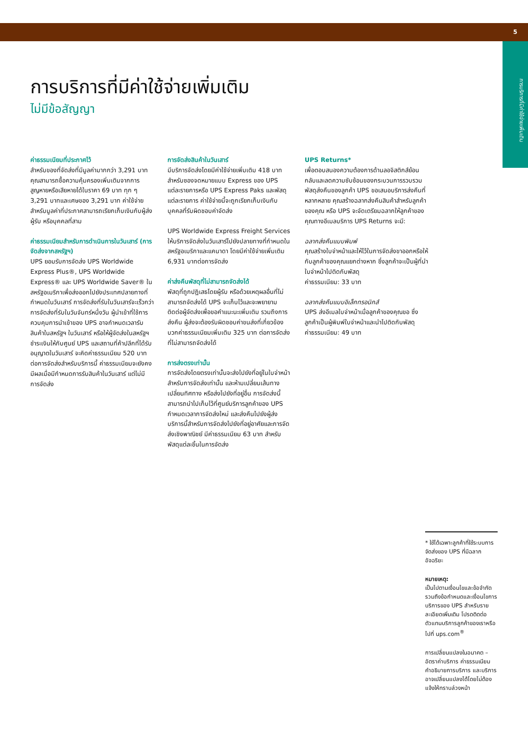5
การบริการที่มีค่าใช้จ่ายเพิ่มเติม
การบริการที่มีค่าใช้จ่ายเพิ่มเติม
ไม่มีข้อสัญญา
ค่าธรรมเนียมที่ประกาศไว้
สำหรับของที่จัดส่งที่มีมูลค่ามากกว่า 3,291 บาท คุณสามารถซื้อความคุ้มครองเพิ่มเติมจากการสูญหายหรือเสียหายได้ในราคา 69 บาท ทุก ๆ 3,291 บาทและเศษของ 3,291 บาท ค่าใช้จ่ายสำหรับมูลค่าที่ประกาศสามารถเรียกเก็บเงินกับผู้ส่ง ผู้รับ หรือบุคคลที่สาม
ค่าธรรมเนียมสำหรับการดำเนินการในวันเสาร์ (การจัดส่งจากสหรัฐฯ)
UPS ยอมรับการจัดส่ง UPS Worldwide Express Plus®, UPS Worldwide Express® และ UPS Worldwide Saver® ในสหรัฐอเมริกาเพื่อส่งออกไปยังประเทศปลายทางที่กำหนดในวันเสาร์ การจัดส่งที่รับในวันเสาร์จะเร็วกว่าการจัดส่งที่รับในวันจันทร์หนึ่งวัน ผู้นำเข้าที่ใช้การควบคุมการนำเข้าของ UPS อาจกำหนดเวลารับสินค้าในสหรัฐฯ ในวันเสาร์ หรือให้ผู้จัดส่งในสหรัฐฯ ชำระเงินให้กับศูนย์ UPS และสถานที่ค้าปลีกที่ได้รับอนุญาตในวันเสาร์ จะคิดค่าธรรมเนียม 520 บาทต่อการจัดส่งสำหรับบริการนี้ ค่าธรรมเนียมจะยังคงมีผลเมื่อมีกำหนดการรับสินค้าในวันเสาร์ แต่ไม่มีการจัดส่ง
การจัดส่งสินค้าในวันเสาร์
มีบริการจัดส่งโดยมีค่าใช้จ่ายเพิ่มเติม 418 บาทสำหรับซองจดหมายแบบ Express ของ UPS แต่ละรายการหรือ UPS Express Paks และพัสดุแต่ละรายการ ค่าใช้จ่ายนี้จะถูกเรียกเก็บเงินกับบุคคลที่รับผิดชอบค่าจัดส่ง
UPS Worldwide Express Freight Services ให้บริการจัดส่งในวันเสาร์ไปยังปลายทางที่กำหนดในสหรัฐอเมริกาและแคนาดา โดยมีค่าใช้จ่ายเพิ่มเติม 6,931 บาทต่อการจัดส่ง
ค่าส่งคืนพัสดุที่ไม่สามารถจัดส่งได้
พัสดุที่ถูกปฏิเสธโดยผู้รับ หรือด้วยเหตุผลอื่นที่ไม่สามารถจัดส่งได้ UPS จะเก็บไว้และจะพยายามติดต่อผู้จัดส่งเพื่อขอคำแนะนะเพิ่มเติม รวมถึงการส่งคืน ผู้ส่งจะต้องรับผิดชอบค่าขนส่งที่เกี่ยวข้องบวกค่าธรรมเนียมเพิ่มเติม 325 บาท ต่อการจัดส่งที่ไม่สามารถจัดส่งได้
การส่งตรงเท่านั้น
การจัดส่งโดยตรงเท่านั้นจะส่งไปยังที่อยู่ในใบจ่าหน้าสำหรับการจัดส่งเท่านั้น และห้ามเปลี่ยนเส้นทาง เปลี่ยนทิศทาง หรือส่งไปยังที่อยู่อื่น การจัดส่งนี้สามารถนำไปเก็บไว้ที่ศูนย์บริการลูกค้าของ UPS กำหนดเวลาการจัดส่งใหม่ และส่งคืนไปยังผู้ส่ง บริการนี้สำหรับการจัดส่งไปยังที่อยู่อาศัยและการจัดส่งเชิงพาณิชย์ มีค่าธรรมเนียม 63 บาท สำหรับพัสดุแต่ละชิ้นในการจัดส่ง
UPS Returns*
เพื่อตอบสนองความต้องการด้านลอจิสติกส์ย้อนกลับและลดความซับซ้อนของกระบวนการรวบรวมพัสดุส่งคืนของลูกค้า UPS ขอเสนอบริการส่งคืนที่หลากหลาย คุณสร้างฉลากส่งคืนสินค้าสำหรับลูกค้าของคุณ หรือ UPS จะจัดเตรียมฉลากให้ลูกค้าของคุณทางอีเมลบริการ UPS Returns จะมี:
ฉลากส่งคืนแบบพิมพ์
คุณสร้างใบจ่าหน้าและให้ไว้ในการจัดส่งขาออกหรือให้กับลูกค้าของคุณแยกต่างหาก ซึ่งลูกค้าจะเป็นผู้ที่นำใบจ่าหน้าไปติดกับพัสดุ
ค่าธรรมเนียม: 33 บาท
ฉลากส่งคืนแบบอิเล็กทรอนิกส์
UPS ส่งอีเมลใบจ่าหน้าเมื่อลูกค้าของคุณขอ ซึ่งลูกค้าเป็นผู้พิมพ์ใบจ่าหน้าและนำไปติดกับพัสดุ
ค่าธรรมเนียม: 49 บาท
* ใช้ได้เฉพาะลูกค้าที่ใช้ระบบการจัดส่งของ UPS ที่มีฉลากอัจฉริยะ
หมายเหตุ:
เป็นไปตามเงื่อนไขและข้อจำกัด รวมถึงข้อกำหนดและเงื่อนไขการบริการของ UPS สำหรับรายละเอียดเพิ่มเติม โปรดติดต่อตัวแทนบริการลูกค้าของเราหรือไปที่ ups.com<sup>®</sup>
การเปลี่ยนแปลงในอนาคต – อัตราค่าบริการ ค่าธรรมเนียม คำอธิบายการบริการ และบริการอาจเปลี่ยนแปลงได้โดยไม่ต้องแจ้งให้ทราบล่วงหน้า